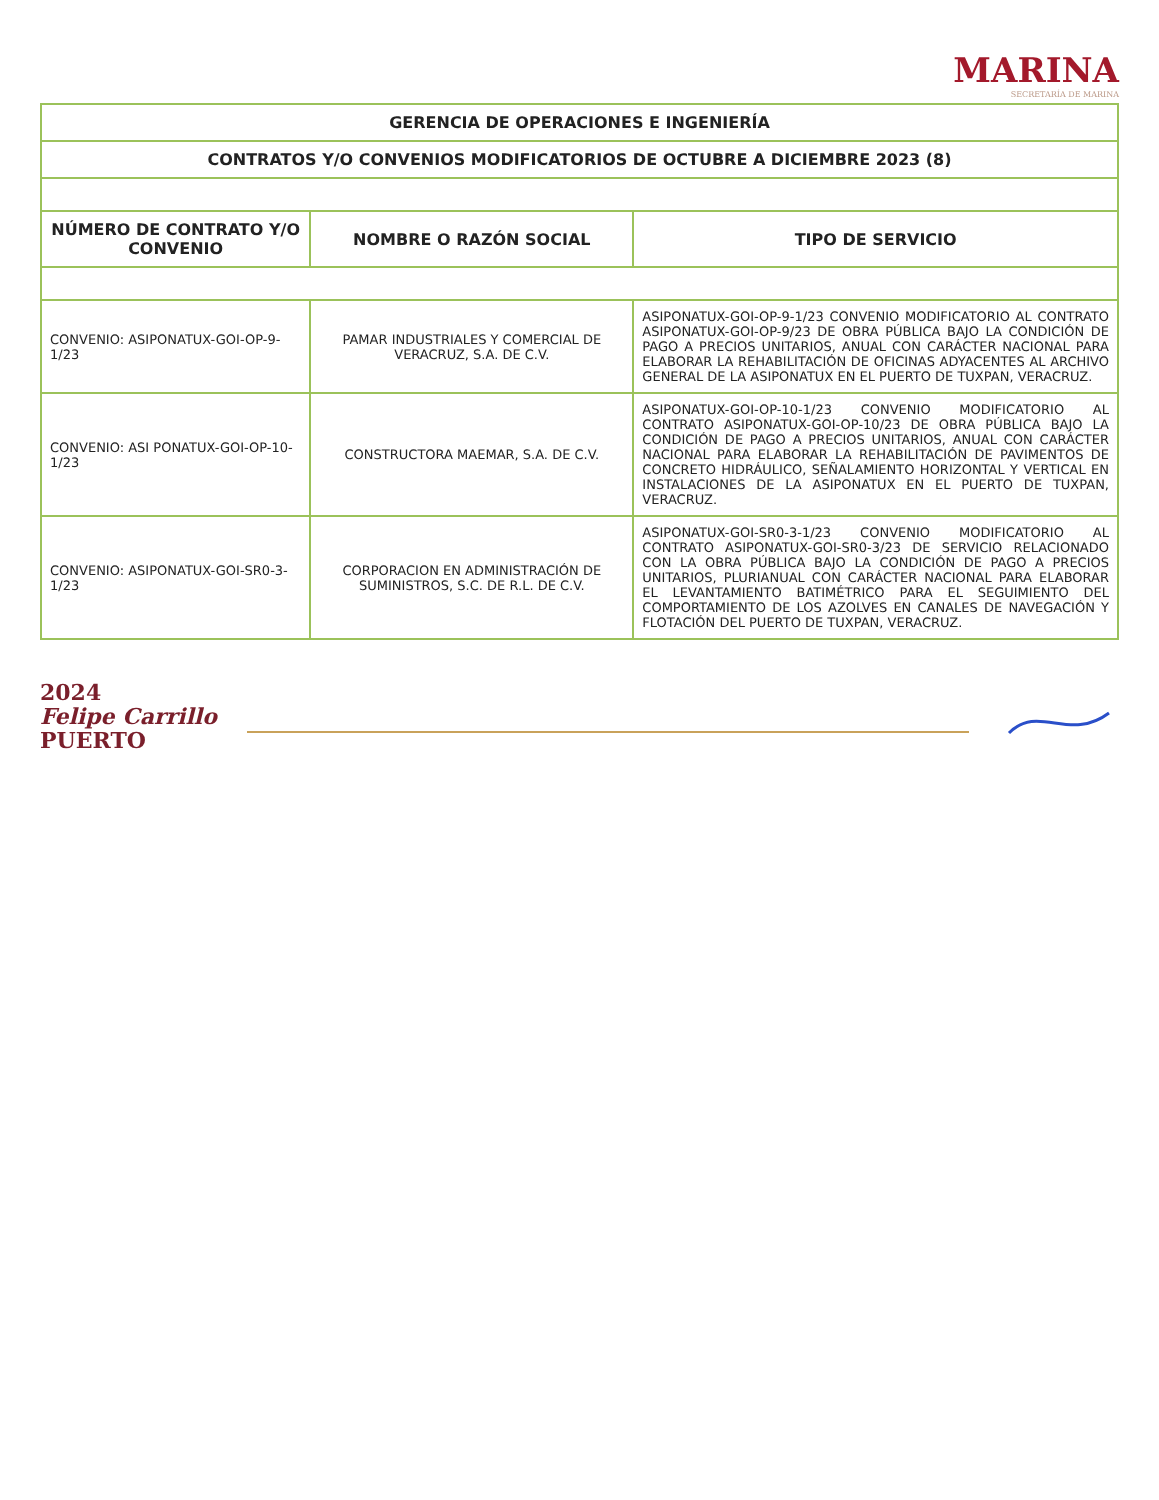MARINA
SECRETARÍA DE MARINA
| GERENCIA DE OPERACIONES E INGENIERÍA | | |
| CONTRATOS Y/O CONVENIOS MODIFICATORIOS DE OCTUBRE A DICIEMBRE 2023 (8) | | |
| NÚMERO DE CONTRATO Y/O CONVENIO | NOMBRE O RAZÓN SOCIAL | TIPO DE SERVICIO |
| CONVENIO: ASIPONATUX-GOI-OP-9-1/23 | PAMAR INDUSTRIALES Y COMERCIAL DE VERACRUZ, S.A. DE C.V. | ASIPONATUX-GOI-OP-9-1/23 CONVENIO MODIFICATORIO AL CONTRATO ASIPONATUX-GOI-OP-9/23 DE OBRA PÚBLICA BAJO LA CONDICIÓN DE PAGO A PRECIOS UNITARIOS, ANUAL CON CARÁCTER NACIONAL PARA ELABORAR LA REHABILITACIÓN DE OFICINAS ADYACENTES AL ARCHIVO GENERAL DE LA ASIPONATUX EN EL PUERTO DE TUXPAN, VERACRUZ. |
| CONVENIO: ASI PONATUX-GOI-OP-10-1/23 | CONSTRUCTORA MAEMAR, S.A. DE C.V. | ASIPONATUX-GOI-OP-10-1/23 CONVENIO MODIFICATORIO AL CONTRATO ASIPONATUX-GOI-OP-10/23 DE OBRA PÚBLICA BAJO LA CONDICIÓN DE PAGO A PRECIOS UNITARIOS, ANUAL CON CARÁCTER NACIONAL PARA ELABORAR LA REHABILITACIÓN DE PAVIMENTOS DE CONCRETO HIDRÁULICO, SEÑALAMIENTO HORIZONTAL Y VERTICAL EN INSTALACIONES DE LA ASIPONATUX EN EL PUERTO DE TUXPAN, VERACRUZ. |
| CONVENIO: ASIPONATUX-GOI-SR0-3-1/23 | CORPORACION EN ADMINISTRACIÓN DE SUMINISTROS, S.C. DE R.L. DE C.V. | ASIPONATUX-GOI-SR0-3-1/23 CONVENIO MODIFICATORIO AL CONTRATO ASIPONATUX-GOI-SR0-3/23 DE SERVICIO RELACIONADO CON LA OBRA PÚBLICA BAJO LA CONDICIÓN DE PAGO A PRECIOS UNITARIOS, PLURIANUAL CON CARÁCTER NACIONAL PARA ELABORAR EL LEVANTAMIENTO BATIMÉTRICO PARA EL SEGUIMIENTO DEL COMPORTAMIENTO DE LOS AZOLVES EN CANALES DE NAVEGACIÓN Y FLOTACIÓN DEL PUERTO DE TUXPAN, VERACRUZ. |
2024
Felipe Carrillo
PUERTO